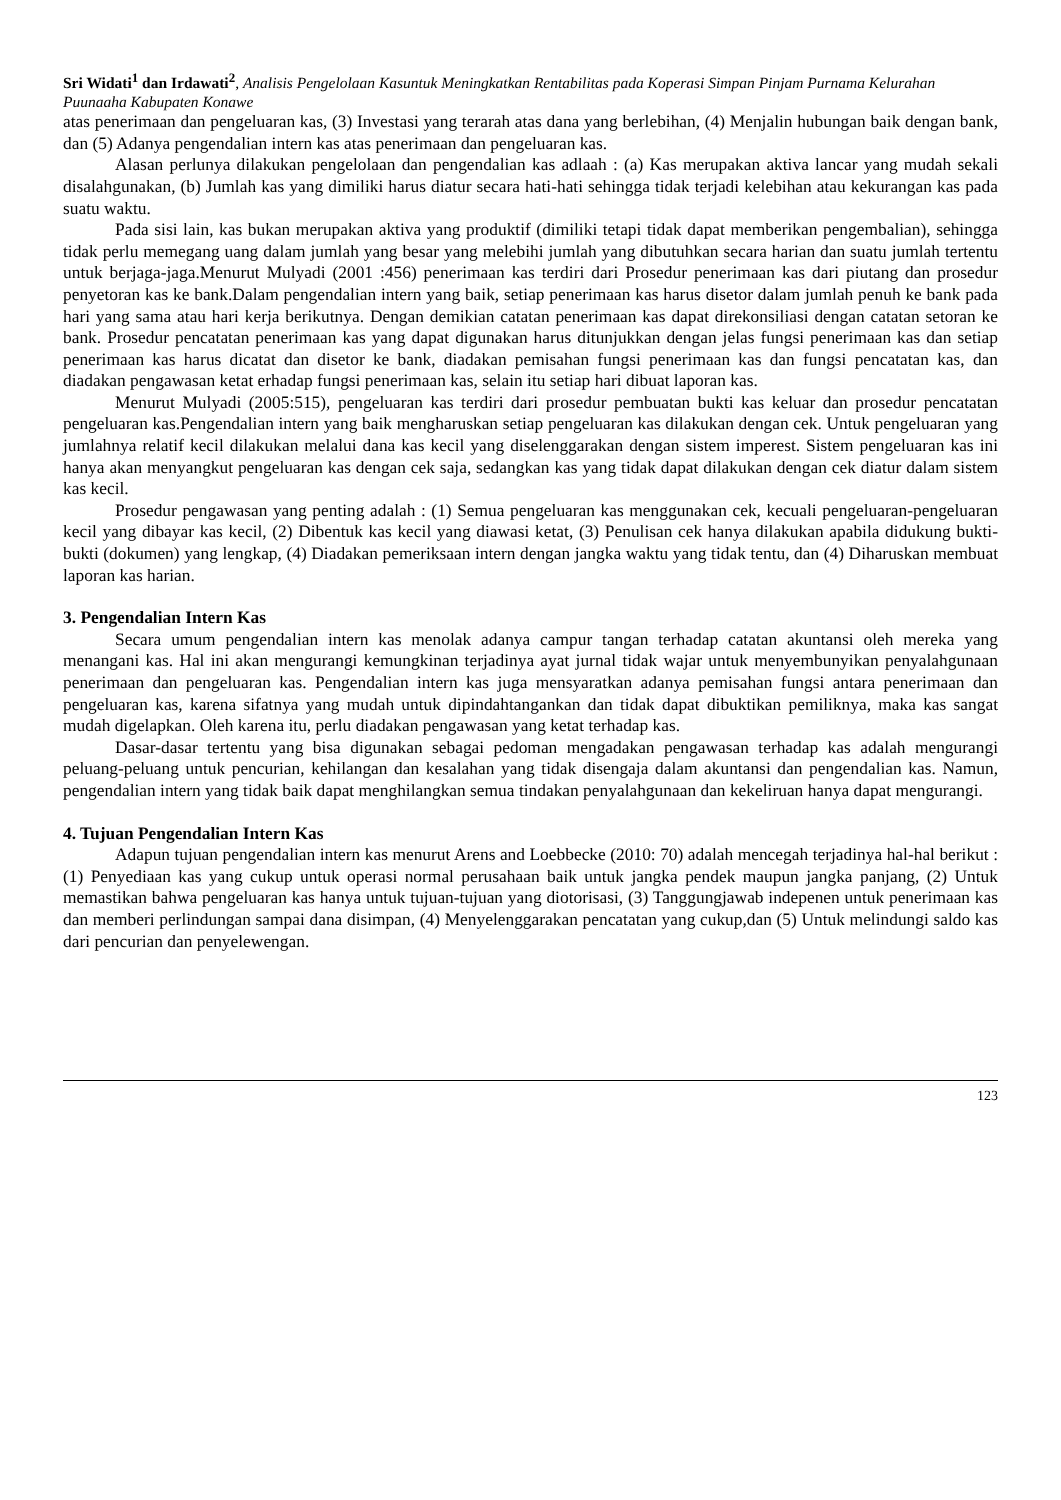Sri Widati<sup>1</sup> dan Irdawati<sup>2</sup>, Analisis Pengelolaan Kasuntuk Meningkatkan Rentabilitas pada Koperasi Simpan Pinjam Purnama Kelurahan Puunaaha Kabupaten Konawe
atas penerimaan dan pengeluaran kas, (3) Investasi yang terarah atas dana yang berlebihan, (4) Menjalin hubungan baik dengan bank, dan (5) Adanya pengendalian intern kas atas penerimaan dan pengeluaran kas.
Alasan perlunya dilakukan pengelolaan dan pengendalian kas adlaah : (a) Kas merupakan aktiva lancar yang mudah sekali disalahgunakan, (b) Jumlah kas yang dimiliki harus diatur secara hati-hati sehingga tidak terjadi kelebihan atau kekurangan kas pada suatu waktu.
Pada sisi lain, kas bukan merupakan aktiva yang produktif (dimiliki tetapi tidak dapat memberikan pengembalian), sehingga tidak perlu memegang uang dalam jumlah yang besar yang melebihi jumlah yang dibutuhkan secara harian dan suatu jumlah tertentu untuk berjaga-jaga.Menurut Mulyadi (2001 :456) penerimaan kas terdiri dari Prosedur penerimaan kas dari piutang dan prosedur penyetoran kas ke bank.Dalam pengendalian intern yang baik, setiap penerimaan kas harus disetor dalam jumlah penuh ke bank pada hari yang sama atau hari kerja berikutnya. Dengan demikian catatan penerimaan kas dapat direkonsiliasi dengan catatan setoran ke bank. Prosedur pencatatan penerimaan kas yang dapat digunakan harus ditunjukkan dengan jelas fungsi penerimaan kas dan setiap penerimaan kas harus dicatat dan disetor ke bank, diadakan pemisahan fungsi penerimaan kas dan fungsi pencatatan kas, dan diadakan pengawasan ketat erhadap fungsi penerimaan kas, selain itu setiap hari dibuat laporan kas.
Menurut Mulyadi (2005:515), pengeluaran kas terdiri dari prosedur pembuatan bukti kas keluar dan prosedur pencatatan pengeluaran kas.Pengendalian intern yang baik mengharuskan setiap pengeluaran kas dilakukan dengan cek. Untuk pengeluaran yang jumlahnya relatif kecil dilakukan melalui dana kas kecil yang diselenggarakan dengan sistem imperest. Sistem pengeluaran kas ini hanya akan menyangkut pengeluaran kas dengan cek saja, sedangkan kas yang tidak dapat dilakukan dengan cek diatur dalam sistem kas kecil.
Prosedur pengawasan yang penting adalah : (1) Semua pengeluaran kas menggunakan cek, kecuali pengeluaran-pengeluaran kecil yang dibayar kas kecil, (2) Dibentuk kas kecil yang diawasi ketat, (3) Penulisan cek hanya dilakukan apabila didukung bukti-bukti (dokumen) yang lengkap, (4) Diadakan pemeriksaan intern dengan jangka waktu yang tidak tentu, dan (4) Diharuskan membuat laporan kas harian.
3. Pengendalian Intern Kas
Secara umum pengendalian intern kas menolak adanya campur tangan terhadap catatan akuntansi oleh mereka yang menangani kas. Hal ini akan mengurangi kemungkinan terjadinya ayat jurnal tidak wajar untuk menyembunyikan penyalahgunaan penerimaan dan pengeluaran kas. Pengendalian intern kas juga mensyaratkan adanya pemisahan fungsi antara penerimaan dan pengeluaran kas, karena sifatnya yang mudah untuk dipindahtangankan dan tidak dapat dibuktikan pemiliknya, maka kas sangat mudah digelapkan. Oleh karena itu, perlu diadakan pengawasan yang ketat terhadap kas.
Dasar-dasar tertentu yang bisa digunakan sebagai pedoman mengadakan pengawasan terhadap kas adalah mengurangi peluang-peluang untuk pencurian, kehilangan dan kesalahan yang tidak disengaja dalam akuntansi dan pengendalian kas. Namun, pengendalian intern yang tidak baik dapat menghilangkan semua tindakan penyalahgunaan dan kekeliruan hanya dapat mengurangi.
4. Tujuan Pengendalian Intern Kas
Adapun tujuan pengendalian intern kas menurut Arens and Loebbecke (2010: 70) adalah mencegah terjadinya hal-hal berikut : (1) Penyediaan kas yang cukup untuk operasi normal perusahaan baik untuk jangka pendek maupun jangka panjang, (2) Untuk memastikan bahwa pengeluaran kas hanya untuk tujuan-tujuan yang diotorisasi, (3) Tanggungjawab indepenen untuk penerimaan kas dan memberi perlindungan sampai dana disimpan, (4) Menyelenggarakan pencatatan yang cukup,dan (5) Untuk melindungi saldo kas dari pencurian dan penyelewengan.
123